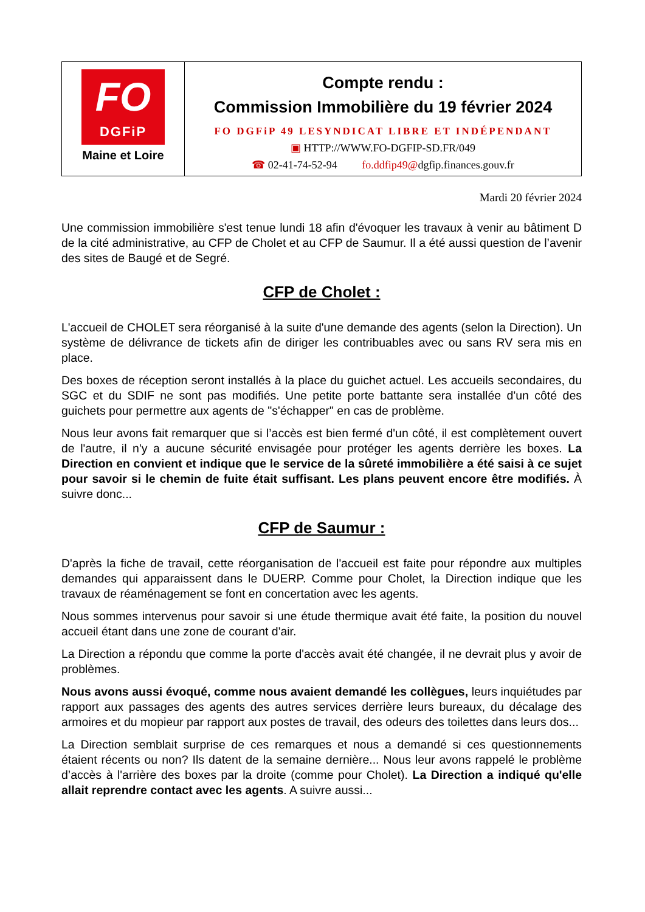FO
DGFiP
Maine et Loire
Compte rendu :
Commission Immobilière du 19 février 2024
FO DGFiP 49 LESYNDICAT LIBRE ET INDÉPENDANT
▣ HTTP://WWW.FO-DGFIP-SD.FR/049
☎ 02-41-74-52-94 fo.ddfip49@dgfip.finances.gouv.fr
Mardi 20 février 2024
Une commission immobilière s'est tenue lundi 18 afin d'évoquer les travaux à venir au bâtiment D de la cité administrative, au CFP de Cholet et au CFP de Saumur. Il a été aussi question de l’avenir des sites de Baugé et de Segré.
CFP de Cholet :
L'accueil de CHOLET sera réorganisé à la suite d'une demande des agents (selon la Direction). Un système de délivrance de tickets afin de diriger les contribuables avec ou sans RV sera mis en place.
Des boxes de réception seront installés à la place du guichet actuel. Les accueils secondaires, du SGC et du SDIF ne sont pas modifiés. Une petite porte battante sera installée d'un côté des guichets pour permettre aux agents de "s'échapper" en cas de problème.
Nous leur avons fait remarquer que si l’accès est bien fermé d'un côté, il est complètement ouvert de l'autre, il n'y a aucune sécurité envisagée pour protéger les agents derrière les boxes. La Direction en convient et indique que le service de la sûreté immobilière a été saisi à ce sujet pour savoir si le chemin de fuite était suffisant. Les plans peuvent encore être modifiés. À suivre donc...
CFP de Saumur :
D'après la fiche de travail, cette réorganisation de l'accueil est faite pour répondre aux multiples demandes qui apparaissent dans le DUERP. Comme pour Cholet, la Direction indique que les travaux de réaménagement se font en concertation avec les agents.
Nous sommes intervenus pour savoir si une étude thermique avait été faite, la position du nouvel accueil étant dans une zone de courant d'air.
La Direction a répondu que comme la porte d'accès avait été changée, il ne devrait plus y avoir de problèmes.
Nous avons aussi évoqué, comme nous avaient demandé les collègues, leurs inquiétudes par rapport aux passages des agents des autres services derrière leurs bureaux, du décalage des armoires et du mopieur par rapport aux postes de travail, des odeurs des toilettes dans leurs dos...
La Direction semblait surprise de ces remarques et nous a demandé si ces questionnements étaient récents ou non? Ils datent de la semaine dernière... Nous leur avons rappelé le problème d’accès à l'arrière des boxes par la droite (comme pour Cholet). La Direction a indiqué qu'elle allait reprendre contact avec les agents. A suivre aussi...